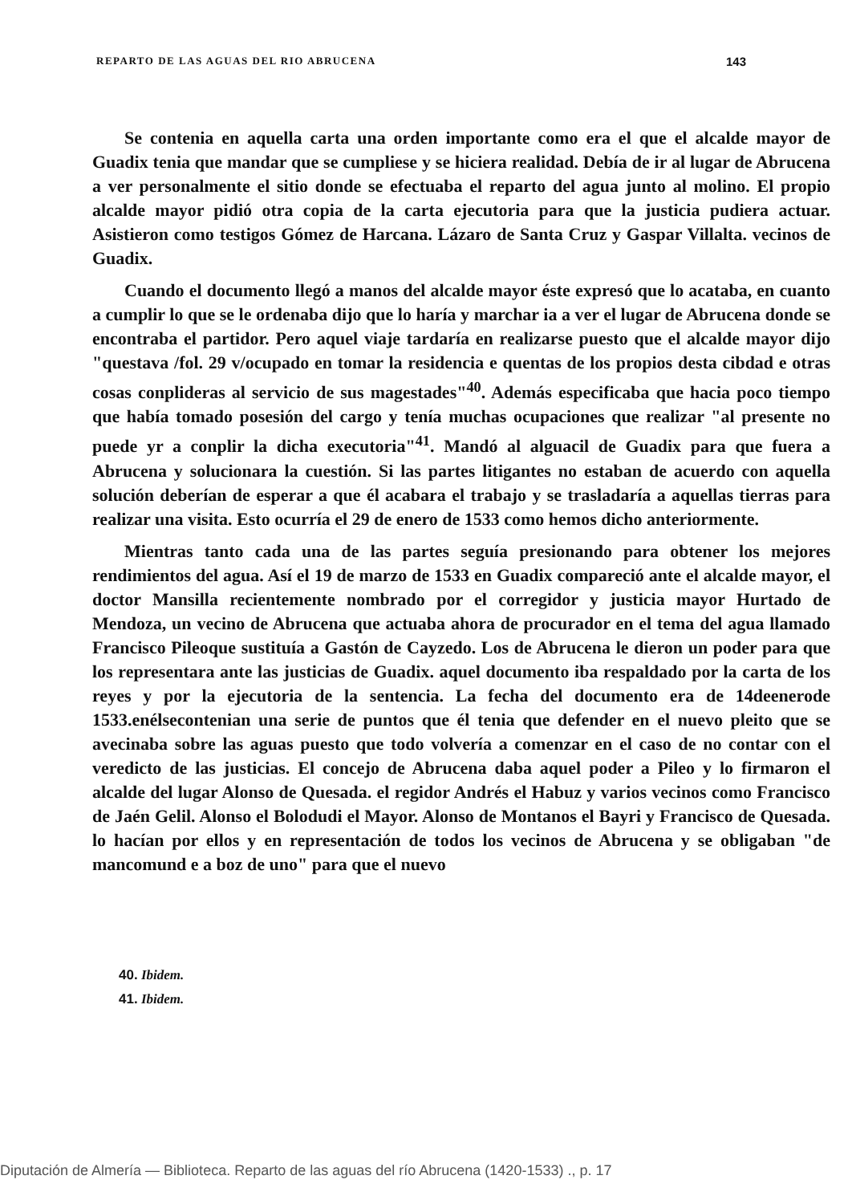REPARTO DE LAS AGUAS DEL RIO ABRUCENA 143
Se contenia en aquella carta una orden importante como era el que el alcalde mayor de Guadix tenia que mandar que se cumpliese y se hiciera realidad. Debía de ir al lugar de Abrucena a ver personalmente el sitio donde se efectuaba el reparto del agua junto al molino. El propio alcalde mayor pidió otra copia de la carta ejecutoria para que la justicia pudiera actuar. Asistieron como testigos Gómez de Harcana. Lázaro de Santa Cruz y Gaspar Villalta. vecinos de Guadix.
Cuando el documento llegó a manos del alcalde mayor éste expresó que lo acataba, en cuanto a cumplir lo que se le ordenaba dijo que lo haría y marchar ia a ver el lugar de Abrucena donde se encontraba el partidor. Pero aquel viaje tardaría en realizarse puesto que el alcalde mayor dijo "questava /fol. 29 v/ocupado en tomar la residencia e quentas de los propios desta cibdad e otras cosas conplideras al servicio de sus magestades"<sup>40</sup>. Además especificaba que hacia poco tiempo que había tomado posesión del cargo y tenía muchas ocupaciones que realizar "al presente no puede yr a conplir la dicha executoria"<sup>41</sup>. Mandó al alguacil de Guadix para que fuera a Abrucena y solucionara la cuestión. Si las partes litigantes no estaban de acuerdo con aquella solución deberían de esperar a que él acabara el trabajo y se trasladaría a aquellas tierras para realizar una visita. Esto ocurría el 29 de enero de 1533 como hemos dicho anteriormente.
Mientras tanto cada una de las partes seguía presionando para obtener los mejores rendimientos del agua. Así el 19 de marzo de 1533 en Guadix compareció ante el alcalde mayor, el doctor Mansilla recientemente nombrado por el corregidor y justicia mayor Hurtado de Mendoza, un vecino de Abrucena que actuaba ahora de procurador en el tema del agua llamado Francisco Pileoque sustituía a Gastón de Cayzedo. Los de Abrucena le dieron un poder para que los representara ante las justicias de Guadix. aquel documento iba respaldado por la carta de los reyes y por la ejecutoria de la sentencia. La fecha del documento era de 14deenerode 1533.enélsecontenian una serie de puntos que él tenia que defender en el nuevo pleito que se avecinaba sobre las aguas puesto que todo volvería a comenzar en el caso de no contar con el veredicto de las justicias. El concejo de Abrucena daba aquel poder a Pileo y lo firmaron el alcalde del lugar Alonso de Quesada. el regidor Andrés el Habuz y varios vecinos como Francisco de Jaén Gelil. Alonso el Bolodudi el Mayor. Alonso de Montanos el Bayri y Francisco de Quesada. lo hacían por ellos y en representación de todos los vecinos de Abrucena y se obligaban "de mancomund e a boz de uno" para que el nuevo
40. Ibidem.
41. Ibidem.
Diputación de Almería — Biblioteca. Reparto de las aguas del río Abrucena (1420-1533) ., p. 17